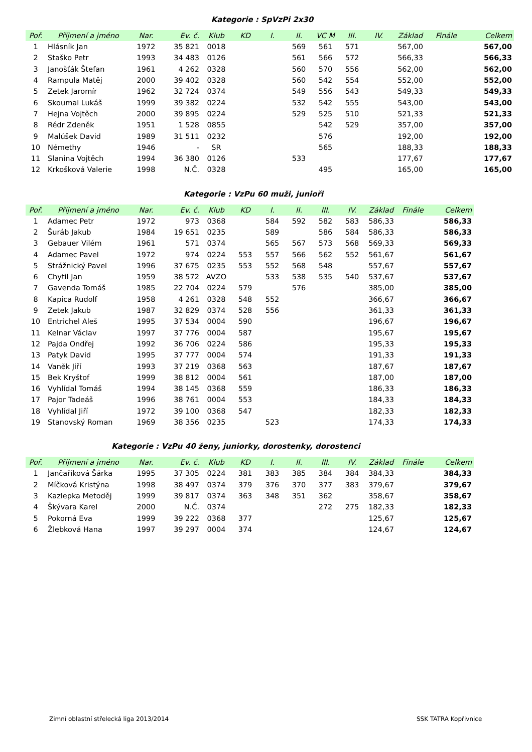Kategorie : SpVzPi 2x30
| Poř. | Příjmení a jméno | Nar. | Ev. č. | Klub | KD | I. | II. | VC M | III. | IV. | Základ | Finále | Celkem |
| --- | --- | --- | --- | --- | --- | --- | --- | --- | --- | --- | --- | --- | --- |
| 1 | Hlásník Jan | 1972 | 35 821 | 0018 | | | 569 | 561 | 571 | | 567,00 | | 567,00 |
| 2 | Staško Petr | 1993 | 34 483 | 0126 | | | 561 | 566 | 572 | | 566,33 | | 566,33 |
| 3 | Janošťák Štefan | 1961 | 4 262 | 0328 | | | 560 | 570 | 556 | | 562,00 | | 562,00 |
| 4 | Rampula Matěj | 2000 | 39 402 | 0328 | | | 560 | 542 | 554 | | 552,00 | | 552,00 |
| 5 | Zetek Jaromír | 1962 | 32 724 | 0374 | | | 549 | 556 | 543 | | 549,33 | | 549,33 |
| 6 | Skoumal Lukáš | 1999 | 39 382 | 0224 | | | 532 | 542 | 555 | | 543,00 | | 543,00 |
| 7 | Hejna Vojtěch | 2000 | 39 895 | 0224 | | | 529 | 525 | 510 | | 521,33 | | 521,33 |
| 8 | Rédr Zdeněk | 1951 | 1 528 | 0855 | | | | 542 | 529 | | 357,00 | | 357,00 |
| 9 | Malúšek David | 1989 | 31 511 | 0232 | | | | 576 | | | 192,00 | | 192,00 |
| 10 | Némethy | 1946 | - | SR | | | | 565 | | | 188,33 | | 188,33 |
| 11 | Slanina Vojtěch | 1994 | 36 380 | 0126 | | | 533 | | | | 177,67 | | 177,67 |
| 12 | Krkošková Valerie | 1998 | N.Č. | 0328 | | | | 495 | | | 165,00 | | 165,00 |
Kategorie : VzPu 60 muži, junioři
| Poř. | Příjmení a jméno | Nar. | Ev. č. | Klub | KD | I. | II. | III. | IV. | Základ | Finále | Celkem |
| --- | --- | --- | --- | --- | --- | --- | --- | --- | --- | --- | --- | --- |
| 1 | Adamec Petr | 1972 | 973 | 0368 | | 584 | 592 | 582 | 583 | 586,33 | | 586,33 |
| 2 | Šuráb Jakub | 1984 | 19 651 | 0235 | | 589 | | 586 | 584 | 586,33 | | 586,33 |
| 3 | Gebauer Vilém | 1961 | 571 | 0374 | | 565 | 567 | 573 | 568 | 569,33 | | 569,33 |
| 4 | Adamec Pavel | 1972 | 974 | 0224 | 553 | 557 | 566 | 562 | 552 | 561,67 | | 561,67 |
| 5 | Strážnický Pavel | 1996 | 37 675 | 0235 | 553 | 552 | 568 | 548 | | 557,67 | | 557,67 |
| 6 | Chytil Jan | 1959 | 38 572 | AVZO | | 533 | 538 | 535 | 540 | 537,67 | | 537,67 |
| 7 | Gavenda Tomáš | 1985 | 22 704 | 0224 | 579 | | 576 | | | 385,00 | | 385,00 |
| 8 | Kapica Rudolf | 1958 | 4 261 | 0328 | 548 | 552 | | | | 366,67 | | 366,67 |
| 9 | Zetek Jakub | 1987 | 32 829 | 0374 | 528 | 556 | | | | 361,33 | | 361,33 |
| 10 | Entrichel Aleš | 1995 | 37 534 | 0004 | 590 | | | | | 196,67 | | 196,67 |
| 11 | Kelnar Václav | 1997 | 37 776 | 0004 | 587 | | | | | 195,67 | | 195,67 |
| 12 | Pajda Ondřej | 1992 | 36 706 | 0224 | 586 | | | | | 195,33 | | 195,33 |
| 13 | Patyk David | 1995 | 37 777 | 0004 | 574 | | | | | 191,33 | | 191,33 |
| 14 | Vaněk Jiří | 1993 | 37 219 | 0368 | 563 | | | | | 187,67 | | 187,67 |
| 15 | Bek Kryštof | 1999 | 38 812 | 0004 | 561 | | | | | 187,00 | | 187,00 |
| 16 | Vyhlídal Tomáš | 1994 | 38 145 | 0368 | 559 | | | | | 186,33 | | 186,33 |
| 17 | Pajor Tadeáš | 1996 | 38 761 | 0004 | 553 | | | | | 184,33 | | 184,33 |
| 18 | Vyhlídal Jiří | 1972 | 39 100 | 0368 | 547 | | | | | 182,33 | | 182,33 |
| 19 | Stanovský Roman | 1969 | 38 356 | 0235 | | 523 | | | | 174,33 | | 174,33 |
Kategorie : VzPu 40 ženy, juniorky, dorostenky, dorostenci
| Poř. | Příjmení a jméno | Nar. | Ev. č. | Klub | KD | I. | II. | III. | IV. | Základ | Finále | Celkem |
| --- | --- | --- | --- | --- | --- | --- | --- | --- | --- | --- | --- | --- |
| 1 | Jančaříková Šárka | 1995 | 37 305 | 0224 | 381 | 383 | 385 | 384 | 384 | 384,33 | | 384,33 |
| 2 | Míčková Kristýna | 1998 | 38 497 | 0374 | 379 | 376 | 370 | 377 | 383 | 379,67 | | 379,67 |
| 3 | Kazlepka Metoděj | 1999 | 39 817 | 0374 | 363 | 348 | 351 | 362 | | 358,67 | | 358,67 |
| 4 | Škývara Karel | 2000 | N.Č. | 0374 | | | | 272 | 275 | 182,33 | | 182,33 |
| 5 | Pokorná Eva | 1999 | 39 222 | 0368 | 377 | | | | | 125,67 | | 125,67 |
| 6 | Žlebková Hana | 1997 | 39 297 | 0004 | 374 | | | | | 124,67 | | 124,67 |
Zimní oblastní střelecká liga 2013/2014
SSK TATRA Kopřivnice